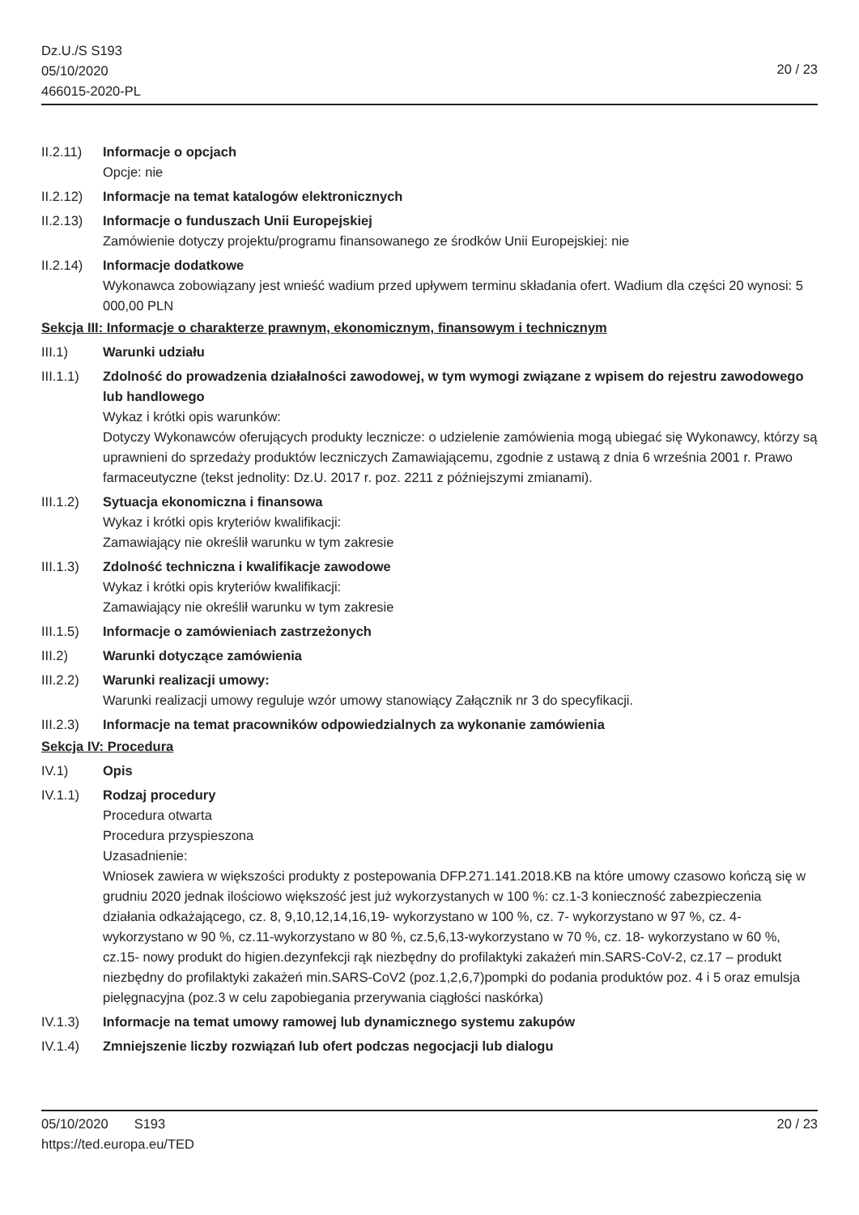Dz.U./S S193
05/10/2020
466015-2020-PL
20 / 23
II.2.11)
Informacje o opcjach
Opcje: nie
II.2.12)
Informacje na temat katalogów elektronicznych
II.2.13)
Informacje o funduszach Unii Europejskiej
Zamówienie dotyczy projektu/programu finansowanego ze środków Unii Europejskiej: nie
II.2.14)
Informacje dodatkowe
Wykonawca zobowiązany jest wnieść wadium przed upływem terminu składania ofert. Wadium dla części 20 wynosi: 5 000,00 PLN
Sekcja III: Informacje o charakterze prawnym, ekonomicznym, finansowym i technicznym
III.1) Warunki udziału
III.1.1)
Zdolność do prowadzenia działalności zawodowej, w tym wymogi związane z wpisem do rejestru zawodowego lub handlowego
Wykaz i krótki opis warunków:
Dotyczy Wykonawców oferujących produkty lecznicze: o udzielenie zamówienia mogą ubiegać się Wykonawcy, którzy są uprawnieni do sprzedaży produktów leczniczych Zamawiającemu, zgodnie z ustawą z dnia 6 września 2001 r. Prawo farmaceutyczne (tekst jednolity: Dz.U. 2017 r. poz. 2211 z późniejszymi zmianami).
III.1.2)
Sytuacja ekonomiczna i finansowa
Wykaz i krótki opis kryteriów kwalifikacji:
Zamawiający nie określił warunku w tym zakresie
III.1.3)
Zdolność techniczna i kwalifikacje zawodowe
Wykaz i krótki opis kryteriów kwalifikacji:
Zamawiający nie określił warunku w tym zakresie
III.1.5)
Informacje o zamówieniach zastrzeżonych
III.2) Warunki dotyczące zamówienia
III.2.2)
Warunki realizacji umowy:
Warunki realizacji umowy reguluje wzór umowy stanowiący Załącznik nr 3 do specyfikacji.
III.2.3)
Informacje na temat pracowników odpowiedzialnych za wykonanie zamówienia
Sekcja IV: Procedura
IV.1) Opis
IV.1.1) Rodzaj procedury
Procedura otwarta
Procedura przyspieszona
Uzasadnienie:
Wniosek zawiera w większości produkty z postepowania DFP.271.141.2018.KB na które umowy czasowo kończą się w grudniu 2020 jednak ilościowo większość jest już wykorzystanych w 100 %: cz.1-3 konieczność zabezpieczenia działania odkażającego, cz. 8, 9,10,12,14,16,19- wykorzystano w 100 %, cz. 7- wykorzystano w 97 %, cz. 4-wykorzystano w 90 %, cz.11-wykorzystano w 80 %, cz.5,6,13-wykorzystano w 70 %, cz. 18- wykorzystano w 60 %, cz.15- nowy produkt do higien.dezynfekcji rąk niezbędny do profilaktyki zakażeń min.SARS-CoV-2, cz.17 – produkt niezbędny do profilaktyki zakażeń min.SARS-CoV2 (poz.1,2,6,7)pompki do podania produktów poz. 4 i 5 oraz emulsja pielęgnacyjna (poz.3 w celu zapobiegania przerywania ciągłości naskórka)
IV.1.3) Informacje na temat umowy ramowej lub dynamicznego systemu zakupów
IV.1.4) Zmniejszenie liczby rozwiązań lub ofert podczas negocjacji lub dialogu
05/10/2020 S193 20 / 23
https://ted.europa.eu/TED